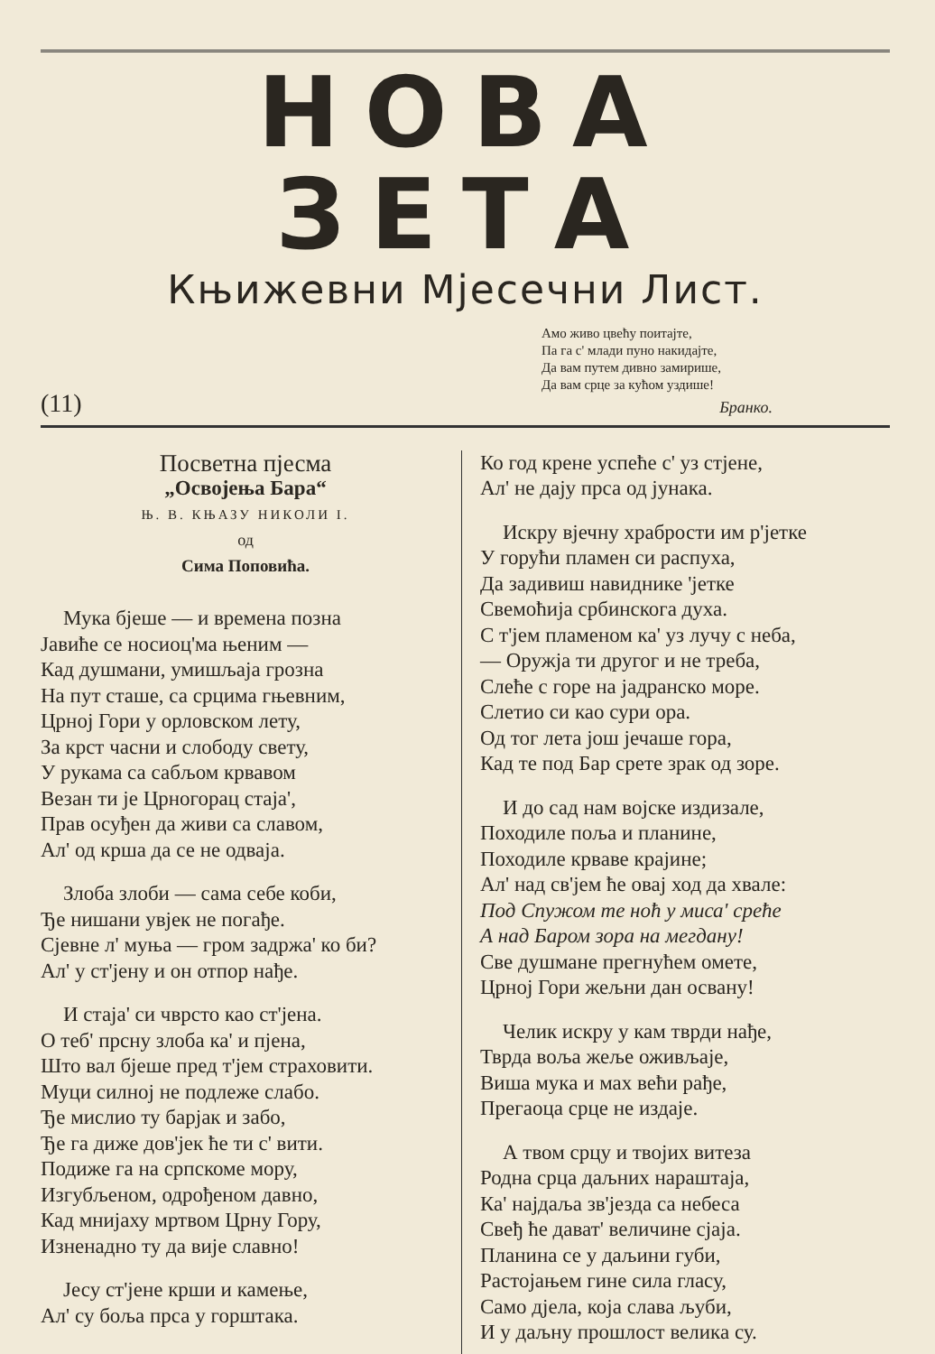НОВА ЗЕТА
Књижевни Мјесечни Лист.
Амо живо цвећу поитајте,
Па га с' млади пуно накидајте,
Да вам путем дивно замирише,
Да вам срце за кућом уздише!
Бранко.
(11)
Посветна пјесма
„Освојења Бара“
Њ. В. КЊАЗУ НИКОЛИ I.
од
Сима Поповића.
Мука бјеше — и времена позна
Јавиће се носиоц'ма њеним —
Кад душмани, умишљаја грозна
На пут сташе, са срцима гњевним,
Црној Гори у орловском лету,
За крст часни и слободу свету,
У рукама са сабљом крвавом
Везан ти је Црногорац стаја',
Прав осуђен да живи са славом,
Ал' од крша да се не одваја.
Злоба злоби — сама себе коби,
Ђе нишани увјек не погађе.
Сјевне л' муња — гром задржа' ко би?
Ал' у ст'јену и он отпор нађе.
И стаја' си чврсто као ст'јена.
О теб' прсну злоба ка' и пјена,
Што вал бјеше пред т'јем страховити.
Муци силној не подлеже слабо.
Ђе мислио ту барјак и забо,
Ђе га диже дов'јек ће ти с' вити.
Подиже га на српскоме мору,
Изгубљеном, одрођеном давно,
Кад мнијаху мртвом Црну Гору,
Изненадно ту да вије славно!
Јесу ст'јене крши и камење,
Ал' су боља прса у горштака.
Ко год крене успеће с' уз стјене,
Ал' не дају прса од јунака.
Искру вјечну храбрости им р'јетке
У горући пламен си распуха,
Да задивиш навиднике 'јетке
Свемоћија србинскога духа.
С т'јем пламеном ка' уз лучу с неба,
— Оружја ти другог и не треба,
Слеће с горе на јадранско море.
Слетио си као сури ора.
Од тог лета још јечаше гора,
Кад те под Бар срете зрак од зоре.
И до сад нам војске издизале,
Походиле поља и планине,
Походиле крваве крајине;
Ал' над св'јем ће овај ход да хвале:
Под Спужом те ноћ у миса' среће
А над Баром зора на мегдану!
Све душмане прегнућем омете,
Црној Гори жељни дан освану!
Челик искру у кам тврди нађе,
Тврда воља жеље оживљаје,
Виша мука и мах већи рађе,
Прегаоца срце не издаје.
А твом срцу и твојих витеза
Родна срца даљних нараштаја,
Ка' најдаља зв'језда са небеса
Свеђ ће дават' величине сјаја.
Планина се у даљини губи,
Растојањем гине сила гласу,
Само дјела, која слава љуби,
И у даљну прошлост велика су.